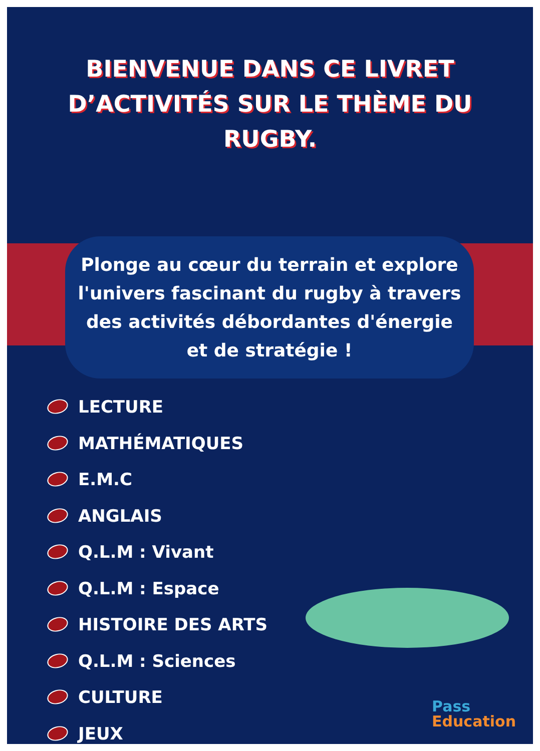BIENVENUE DANS CE LIVRET D’ACTIVITÉS SUR LE THÈME DU RUGBY.
Plonge au cœur du terrain et explore l'univers fascinant du rugby à travers des activités débordantes d'énergie et de stratégie !
LECTURE
MATHÉMATIQUES
E.M.C
ANGLAIS
Q.L.M : Vivant
Q.L.M : Espace
HISTOIRE DES ARTS
Q.L.M : Sciences
CULTURE
JEUX
Pass
Education